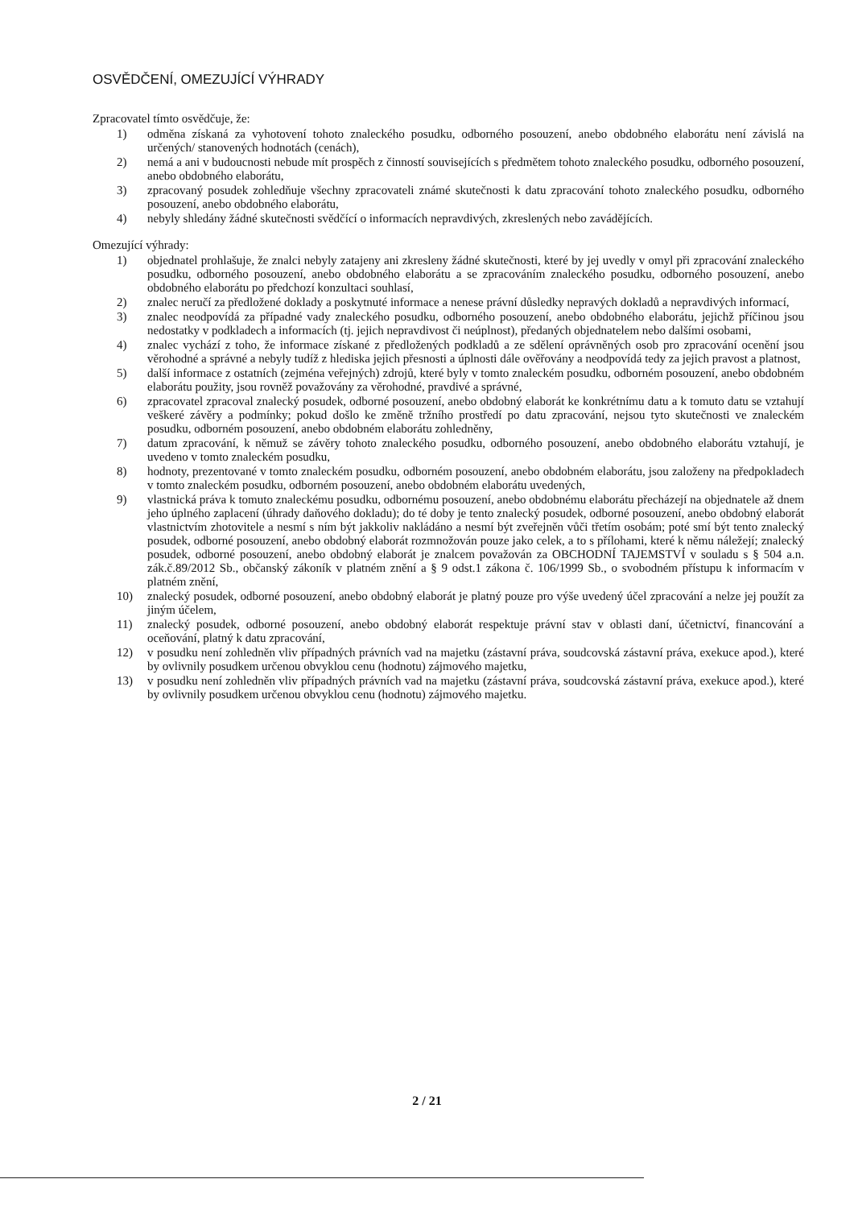OSVĚDČENÍ, OMEZUJÍCÍ VÝHRADY
Zpracovatel tímto osvědčuje, že:
1) odměna získaná za vyhotovení tohoto znaleckého posudku, odborného posouzení, anebo obdobného elaborátu není závislá na určených/ stanovených hodnotách (cenách),
2) nemá a ani v budoucnosti nebude mít prospěch z činností souvisejících s předmětem tohoto znaleckého posudku, odborného posouzení, anebo obdobného elaborátu,
3) zpracovaný posudek zohledňuje všechny zpracovateli známé skutečnosti k datu zpracování tohoto znaleckého posudku, odborného posouzení, anebo obdobného elaborátu,
4) nebyly shledány žádné skutečnosti svědčící o informacích nepravdivých, zkreslených nebo zavádějících.
Omezující výhrady:
1) objednatel prohlašuje, že znalci nebyly zatajeny ani zkresleny žádné skutečnosti, které by jej uvedly v omyl při zpracování znaleckého posudku, odborného posouzení, anebo obdobného elaborátu a se zpracováním znaleckého posudku, odborného posouzení, anebo obdobného elaborátu po předchozí konzultaci souhlasí,
2) znalec neručí za předložené doklady a poskytnuté informace a nenese právní důsledky nepravých dokladů a nepravdivých informací,
3) znalec neodpovídá za případné vady znaleckého posudku, odborného posouzení, anebo obdobného elaborátu, jejichž příčinou jsou nedostatky v podkladech a informacích (tj. jejich nepravdivost či neúplnost), předaných objednatelem nebo dalšími osobami,
4) znalec vychází z toho, že informace získané z předložených podkladů a ze sdělení oprávněných osob pro zpracování ocenění jsou věrohodné a správné a nebyly tudíž z hlediska jejich přesnosti a úplnosti dále ověřovány a neodpovídá tedy za jejich pravost a platnost,
5) další informace z ostatních (zejména veřejných) zdrojů, které byly v tomto znaleckém posudku, odborném posouzení, anebo obdobném elaborátu použity, jsou rovněž považovány za věrohodné, pravdivé a správné,
6) zpracovatel zpracoval znalecký posudek, odborné posouzení, anebo obdobný elaborát ke konkrétnímu datu a k tomuto datu se vztahují veškeré závěry a podmínky; pokud došlo ke změně tržního prostředí po datu zpracování, nejsou tyto skutečnosti ve znaleckém posudku, odborném posouzení, anebo obdobném elaborátu zohledněny,
7) datum zpracování, k němuž se závěry tohoto znaleckého posudku, odborného posouzení, anebo obdobného elaborátu vztahují, je uvedeno v tomto znaleckém posudku,
8) hodnoty, prezentované v tomto znaleckém posudku, odborném posouzení, anebo obdobném elaborátu, jsou založeny na předpokladech v tomto znaleckém posudku, odborném posouzení, anebo obdobném elaborátu uvedených,
9) vlastnická práva k tomuto znaleckému posudku, odbornému posouzení, anebo obdobnému elaborátu přecházejí na objednatele až dnem jeho úplného zaplacení (úhrady daňového dokladu); do té doby je tento znalecký posudek, odborné posouzení, anebo obdobný elaborát vlastnictvím zhotovitele a nesmí s ním být jakkoliv nakládáno a nesmí být zveřejněn vůči třetím osobám; poté smí být tento znalecký posudek, odborné posouzení, anebo obdobný elaborát rozmnožován pouze jako celek, a to s přílohami, které k němu náležejí; znalecký posudek, odborné posouzení, anebo obdobný elaborát je znalcem považován za OBCHODNÍ TAJEMSTVÍ v souladu s § 504 a.n. zák.č.89/2012 Sb., občanský zákoník v platném znění a § 9 odst.1 zákona č. 106/1999 Sb., o svobodném přístupu k informacím v platném znění,
10) znalecký posudek, odborné posouzení, anebo obdobný elaborát je platný pouze pro výše uvedený účel zpracování a nelze jej použít za jiným účelem,
11) znalecký posudek, odborné posouzení, anebo obdobný elaborát respektuje právní stav v oblasti daní, účetnictví, financování a oceňování, platný k datu zpracování,
12) v posudku není zohledněn vliv případných právních vad na majetku (zástavní práva, soudcovská zástavní práva, exekuce apod.), které by ovlivnily posudkem určenou obvyklou cenu (hodnotu) zájmového majetku,
13) v posudku není zohledněn vliv případných právních vad na majetku (zástavní práva, soudcovská zástavní práva, exekuce apod.), které by ovlivnily posudkem určenou obvyklou cenu (hodnotu) zájmového majetku.
2 / 21